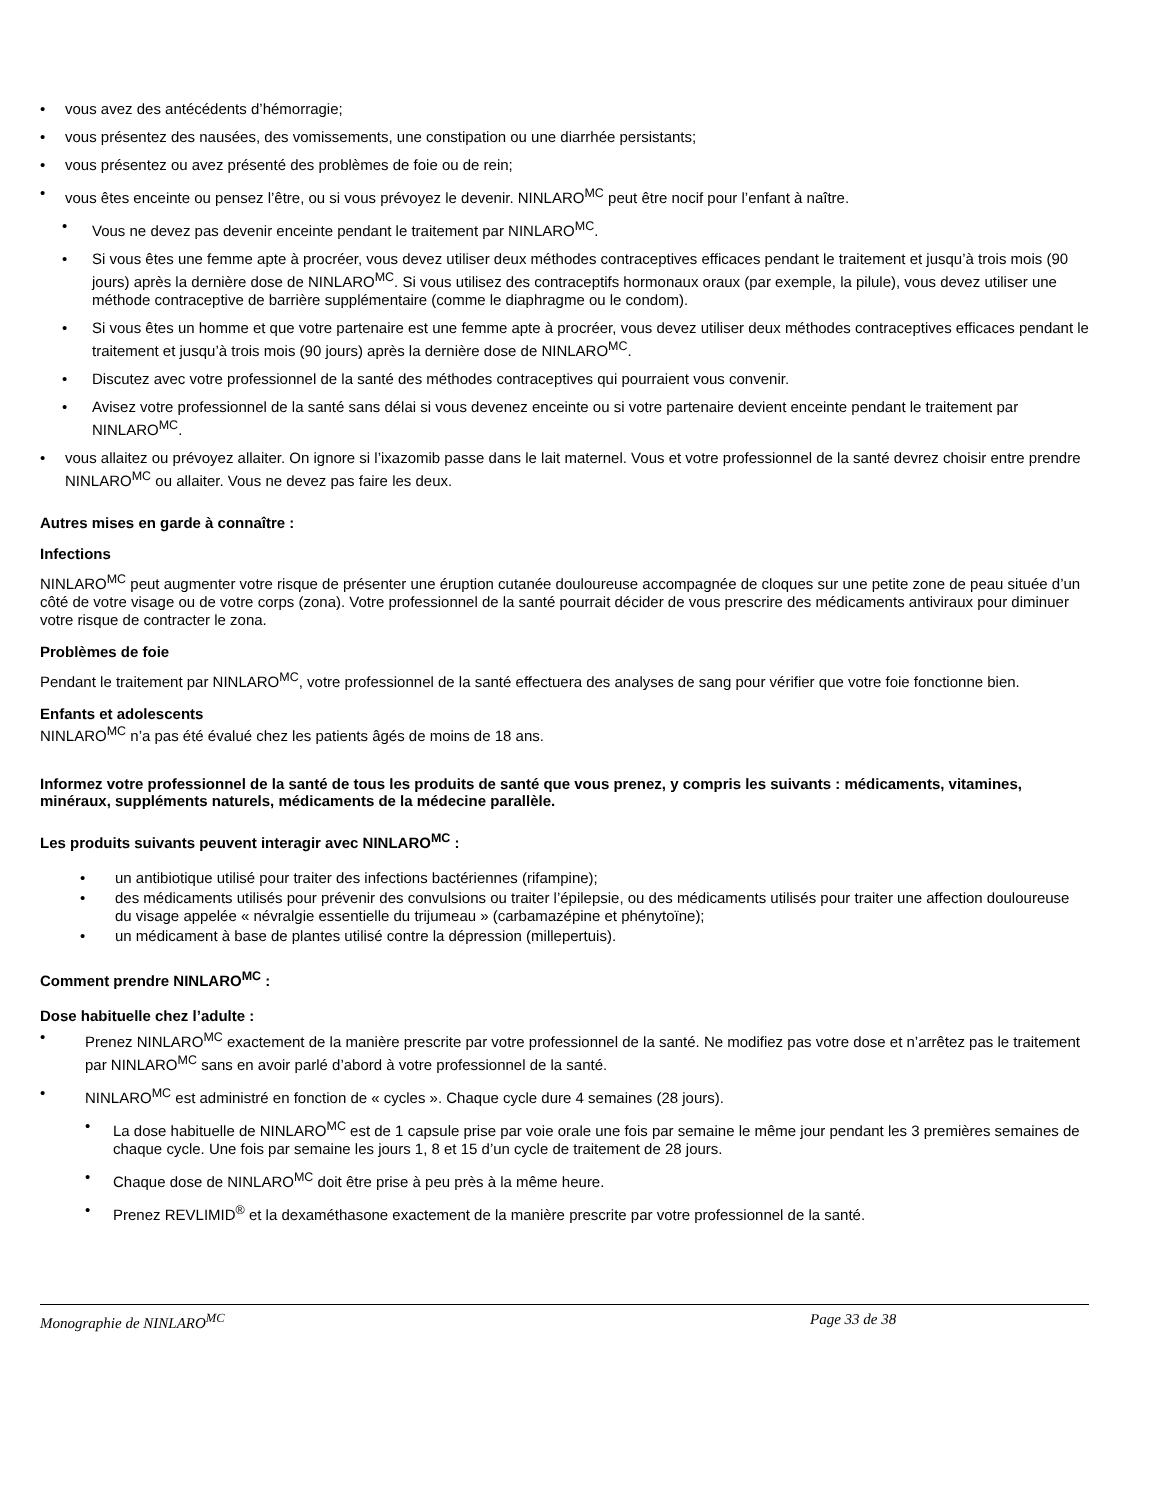• vous avez des antécédents d’hémorragie;
• vous présentez des nausées, des vomissements, une constipation ou une diarrhée persistants;
• vous présentez ou avez présenté des problèmes de foie ou de rein;
• vous êtes enceinte ou pensez l’être, ou si vous prévoyez le devenir. NINLARO<sup>MC</sup> peut être nocif pour l’enfant à naître.
• Vous ne devez pas devenir enceinte pendant le traitement par NINLARO<sup>MC</sup>.
• Si vous êtes une femme apte à procréer, vous devez utiliser deux méthodes contraceptives efficaces pendant le traitement et jusqu’à trois mois (90 jours) après la dernière dose de NINLARO<sup>MC</sup>. Si vous utilisez des contraceptifs hormonaux oraux (par exemple, la pilule), vous devez utiliser une méthode contraceptive de barrière supplémentaire (comme le diaphragme ou le condom).
• Si vous êtes un homme et que votre partenaire est une femme apte à procréer, vous devez utiliser deux méthodes contraceptives efficaces pendant le traitement et jusqu’à trois mois (90 jours) après la dernière dose de NINLARO<sup>MC</sup>.
• Discutez avec votre professionnel de la santé des méthodes contraceptives qui pourraient vous convenir.
• Avisez votre professionnel de la santé sans délai si vous devenez enceinte ou si votre partenaire devient enceinte pendant le traitement par NINLARO<sup>MC</sup>.
• vous allaitez ou prévoyez allaiter. On ignore si l’ixazomib passe dans le lait maternel. Vous et votre professionnel de la santé devrez choisir entre prendre NINLARO<sup>MC</sup> ou allaiter. Vous ne devez pas faire les deux.
Autres mises en garde à connaître :
Infections
NINLARO<sup>MC</sup> peut augmenter votre risque de présenter une éruption cutanée douloureuse accompagnée de cloques sur une petite zone de peau située d’un côté de votre visage ou de votre corps (zona). Votre professionnel de la santé pourrait décider de vous prescrire des médicaments antiviraux pour diminuer votre risque de contracter le zona.
Problèmes de foie
Pendant le traitement par NINLARO<sup>MC</sup>, votre professionnel de la santé effectuera des analyses de sang pour vérifier que votre foie fonctionne bien.
Enfants et adolescents
NINLARO<sup>MC</sup> n’a pas été évalué chez les patients âgés de moins de 18 ans.
Informez votre professionnel de la santé de tous les produits de santé que vous prenez, y compris les suivants : médicaments, vitamines, minéraux, suppléments naturels, médicaments de la médecine parallèle.
Les produits suivants peuvent interagir avec NINLARO<sup>MC</sup> :
• un antibiotique utilisé pour traiter des infections bactériennes (rifampine);
• des médicaments utilisés pour prévenir des convulsions ou traiter l’épilepsie, ou des médicaments utilisés pour traiter une affection douloureuse du visage appelée « névralgie essentielle du trijumeau » (carbamazépine et phénytoïne);
• un médicament à base de plantes utilisé contre la dépression (millepertuis).
Comment prendre NINLARO<sup>MC</sup> :
Dose habituelle chez l’adulte :
• Prenez NINLARO<sup>MC</sup> exactement de la manière prescrite par votre professionnel de la santé. Ne modifiez pas votre dose et n’arrêtez pas le traitement par NINLARO<sup>MC</sup> sans en avoir parlé d’abord à votre professionnel de la santé.
• NINLARO<sup>MC</sup> est administré en fonction de « cycles ». Chaque cycle dure 4 semaines (28 jours).
• La dose habituelle de NINLARO<sup>MC</sup> est de 1 capsule prise par voie orale une fois par semaine le même jour pendant les 3 premières semaines de chaque cycle. Une fois par semaine les jours 1, 8 et 15 d’un cycle de traitement de 28 jours.
• Chaque dose de NINLARO<sup>MC</sup> doit être prise à peu près à la même heure.
• Prenez REVLIMID<sup>®</sup> et la dexaméthasone exactement de la manière prescrite par votre professionnel de la santé.
Monographie de NINLARO<sup>MC</sup> Page 33 de 38